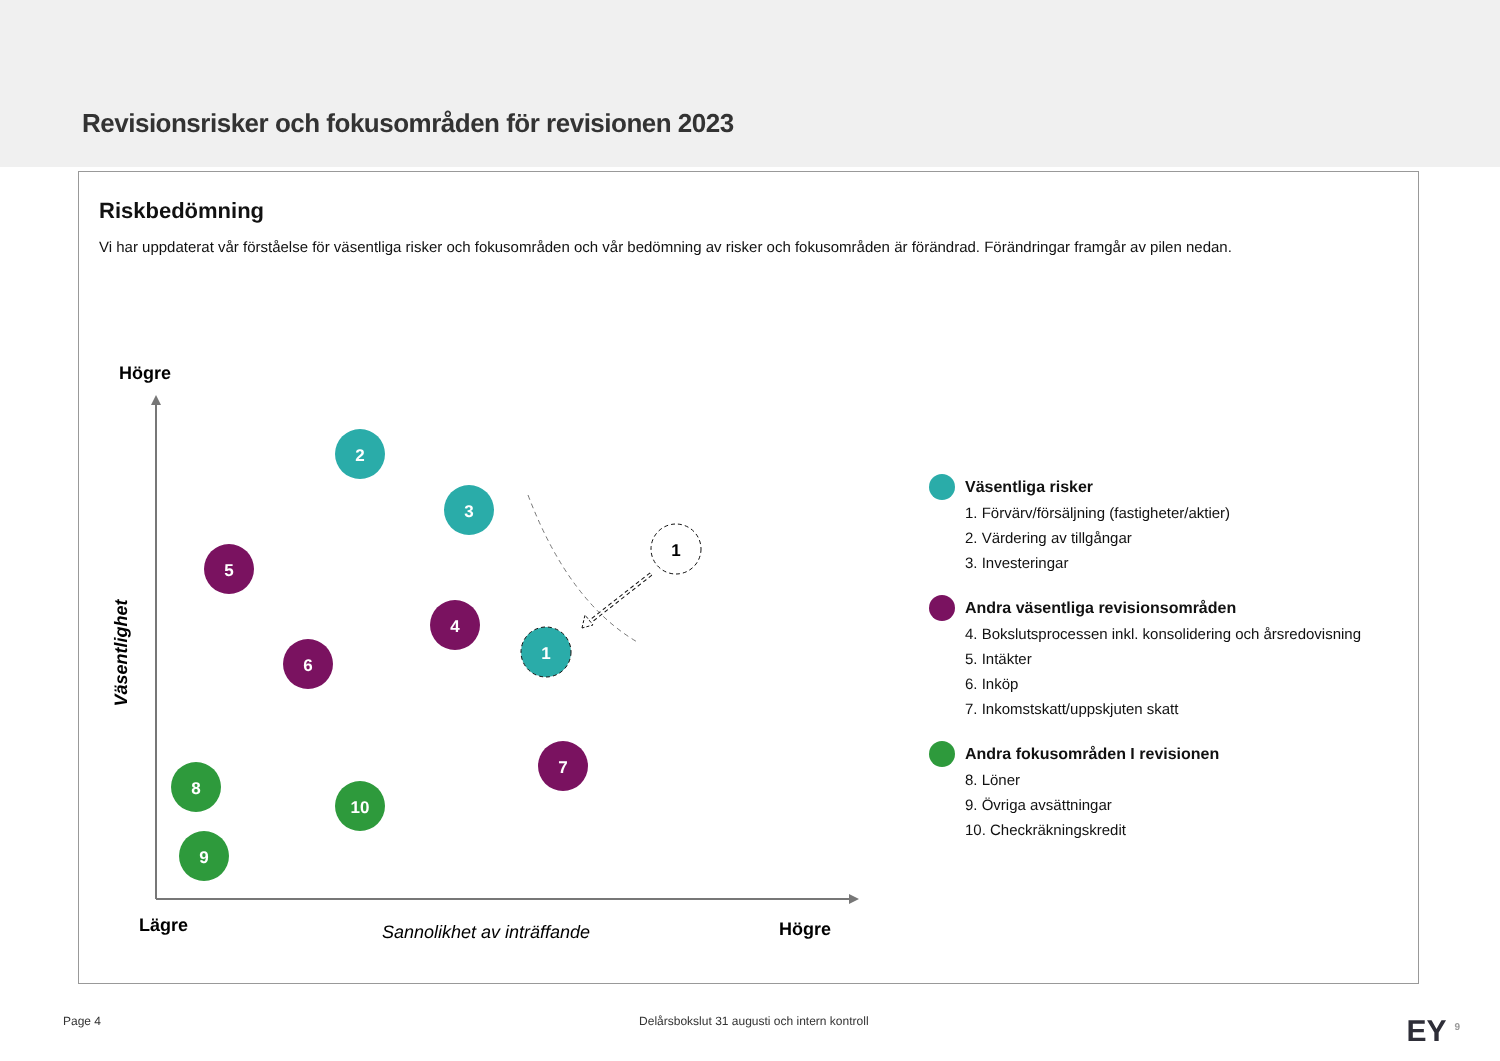Revisionsrisker och fokusområden för revisionen 2023
Riskbedömning
Vi har uppdaterat vår förståelse för väsentliga risker och fokusområden och vår bedömning av risker och fokusområden är förändrad. Förändringar framgår av pilen nedan.
Högre
Väsentlighet
Lägre
Sannolikhet av inträffande
Högre
1
2
3
5
4
6
1
7
8
10
9
Väsentliga risker
1. Förvärv/försäljning (fastigheter/aktier)
2. Värdering av tillgångar
3. Investeringar
Andra väsentliga revisionsområden
4. Bokslutsprocessen inkl. konsolidering och årsredovisning
5. Intäkter
6. Inköp
7. Inkomstskatt/uppskjuten skatt
Andra fokusområden I revisionen
8. Löner
9. Övriga avsättningar
10. Checkräkningskredit
Page 4 Delårsbokslut 31 augusti och intern kontroll EY <sup>9</sup>